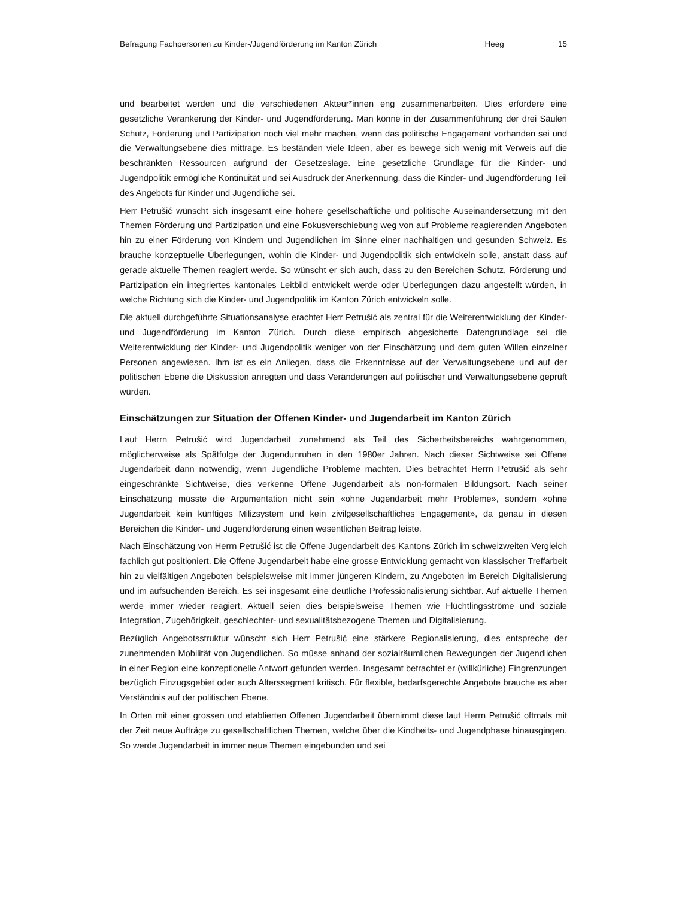Befragung Fachpersonen zu Kinder-/Jugendförderung im Kanton Zürich Heeg 15
und bearbeitet werden und die verschiedenen Akteur*innen eng zusammenarbeiten. Dies erfordere eine gesetzliche Verankerung der Kinder- und Jugendförderung. Man könne in der Zusammenführung der drei Säulen Schutz, Förderung und Partizipation noch viel mehr machen, wenn das politische Engagement vorhanden sei und die Verwaltungsebene dies mittrage. Es beständen viele Ideen, aber es bewege sich wenig mit Verweis auf die beschränkten Ressourcen aufgrund der Gesetzeslage. Eine gesetzliche Grundlage für die Kinder- und Jugendpolitik ermögliche Kontinuität und sei Ausdruck der Anerkennung, dass die Kinder- und Jugendförderung Teil des Angebots für Kinder und Jugendliche sei.
Herr Petrušić wünscht sich insgesamt eine höhere gesellschaftliche und politische Auseinandersetzung mit den Themen Förderung und Partizipation und eine Fokusverschiebung weg von auf Probleme reagierenden Angeboten hin zu einer Förderung von Kindern und Jugendlichen im Sinne einer nachhaltigen und gesunden Schweiz. Es brauche konzeptuelle Überlegungen, wohin die Kinder- und Jugendpolitik sich entwickeln solle, anstatt dass auf gerade aktuelle Themen reagiert werde. So wünscht er sich auch, dass zu den Bereichen Schutz, Förderung und Partizipation ein integriertes kantonales Leitbild entwickelt werde oder Überlegungen dazu angestellt würden, in welche Richtung sich die Kinder- und Jugendpolitik im Kanton Zürich entwickeln solle.
Die aktuell durchgeführte Situationsanalyse erachtet Herr Petrušić als zentral für die Weiterentwicklung der Kinder- und Jugendförderung im Kanton Zürich. Durch diese empirisch abgesicherte Datengrundlage sei die Weiterentwicklung der Kinder- und Jugendpolitik weniger von der Einschätzung und dem guten Willen einzelner Personen angewiesen. Ihm ist es ein Anliegen, dass die Erkenntnisse auf der Verwaltungsebene und auf der politischen Ebene die Diskussion anregten und dass Veränderungen auf politischer und Verwaltungsebene geprüft würden.
Einschätzungen zur Situation der Offenen Kinder- und Jugendarbeit im Kanton Zürich
Laut Herrn Petrušić wird Jugendarbeit zunehmend als Teil des Sicherheitsbereichs wahrgenommen, möglicherweise als Spätfolge der Jugendunruhen in den 1980er Jahren. Nach dieser Sichtweise sei Offene Jugendarbeit dann notwendig, wenn Jugendliche Probleme machten. Dies betrachtet Herrn Petrušić als sehr eingeschränkte Sichtweise, dies verkenne Offene Jugendarbeit als non-formalen Bildungsort. Nach seiner Einschätzung müsste die Argumentation nicht sein «ohne Jugendarbeit mehr Probleme», sondern «ohne Jugendarbeit kein künftiges Milizsystem und kein zivilgesellschaftliches Engagement», da genau in diesen Bereichen die Kinder- und Jugendförderung einen wesentlichen Beitrag leiste.
Nach Einschätzung von Herrn Petrušić ist die Offene Jugendarbeit des Kantons Zürich im schweizweiten Vergleich fachlich gut positioniert. Die Offene Jugendarbeit habe eine grosse Entwicklung gemacht von klassischer Treffarbeit hin zu vielfältigen Angeboten beispielsweise mit immer jüngeren Kindern, zu Angeboten im Bereich Digitalisierung und im aufsuchenden Bereich. Es sei insgesamt eine deutliche Professionalisierung sichtbar. Auf aktuelle Themen werde immer wieder reagiert. Aktuell seien dies beispielsweise Themen wie Flüchtlingsströme und soziale Integration, Zugehörigkeit, geschlechter- und sexualitätsbezogene Themen und Digitalisierung.
Bezüglich Angebotsstruktur wünscht sich Herr Petrušić eine stärkere Regionalisierung, dies entspreche der zunehmenden Mobilität von Jugendlichen. So müsse anhand der sozialräumlichen Bewegungen der Jugendlichen in einer Region eine konzeptionelle Antwort gefunden werden. Insgesamt betrachtet er (willkürliche) Eingrenzungen bezüglich Einzugsgebiet oder auch Alterssegment kritisch. Für flexible, bedarfsgerechte Angebote brauche es aber Verständnis auf der politischen Ebene.
In Orten mit einer grossen und etablierten Offenen Jugendarbeit übernimmt diese laut Herrn Petrušić oftmals mit der Zeit neue Aufträge zu gesellschaftlichen Themen, welche über die Kindheits- und Jugendphase hinausgingen. So werde Jugendarbeit in immer neue Themen eingebunden und sei